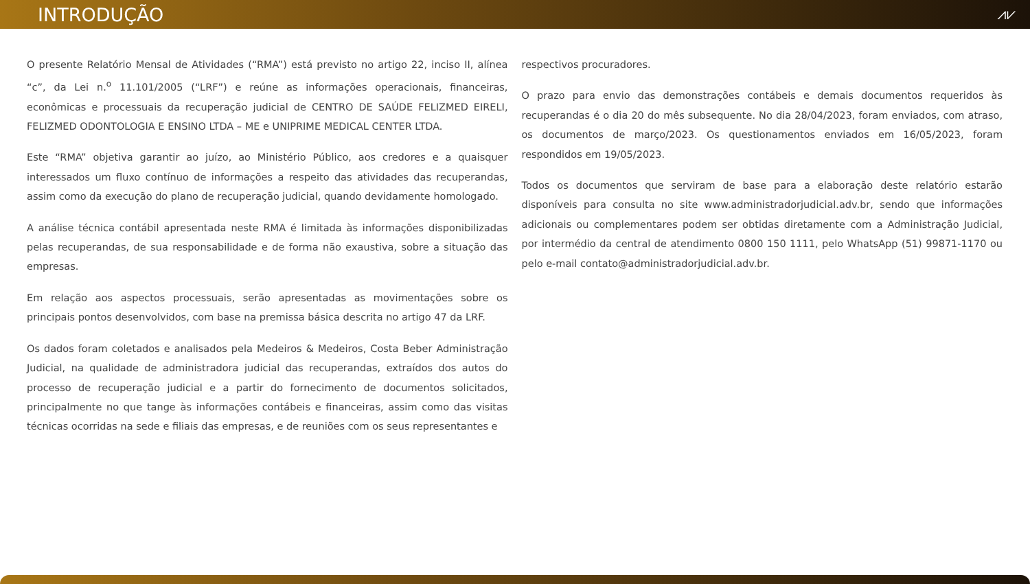INTRODUÇÃO
⩘⩗
O presente Relatório Mensal de Atividades (“RMA”) está previsto no artigo 22, inciso II, alínea “c”, da Lei n.<sup>o</sup> 11.101/2005 (“LRF”) e reúne as informações operacionais, financeiras, econômicas e processuais da recuperação judicial de CENTRO DE SAÚDE FELIZMED EIRELI, FELIZMED ODONTOLOGIA E ENSINO LTDA – ME e UNIPRIME MEDICAL CENTER LTDA.
Este “RMA” objetiva garantir ao juízo, ao Ministério Público, aos credores e a quaisquer interessados um fluxo contínuo de informações a respeito das atividades das recuperandas, assim como da execução do plano de recuperação judicial, quando devidamente homologado.
A análise técnica contábil apresentada neste RMA é limitada às informações disponibilizadas pelas recuperandas, de sua responsabilidade e de forma não exaustiva, sobre a situação das empresas.
Em relação aos aspectos processuais, serão apresentadas as movimentações sobre os principais pontos desenvolvidos, com base na premissa básica descrita no artigo 47 da LRF.
Os dados foram coletados e analisados pela Medeiros & Medeiros, Costa Beber Administração Judicial, na qualidade de administradora judicial das recuperandas, extraídos dos autos do processo de recuperação judicial e a partir do fornecimento de documentos solicitados, principalmente no que tange às informações contábeis e financeiras, assim como das visitas técnicas ocorridas na sede e filiais das empresas, e de reuniões com os seus representantes e
respectivos procuradores.
O prazo para envio das demonstrações contábeis e demais documentos requeridos às recuperandas é o dia 20 do mês subsequente. No dia 28/04/2023, foram enviados, com atraso, os documentos de março/2023. Os questionamentos enviados em 16/05/2023, foram respondidos em 19/05/2023.
Todos os documentos que serviram de base para a elaboração deste relatório estarão disponíveis para consulta no site www.administradorjudicial.adv.br, sendo que informações adicionais ou complementares podem ser obtidas diretamente com a Administração Judicial, por intermédio da central de atendimento 0800 150 1111, pelo WhatsApp (51) 99871-1170 ou pelo e-mail contato@administradorjudicial.adv.br.